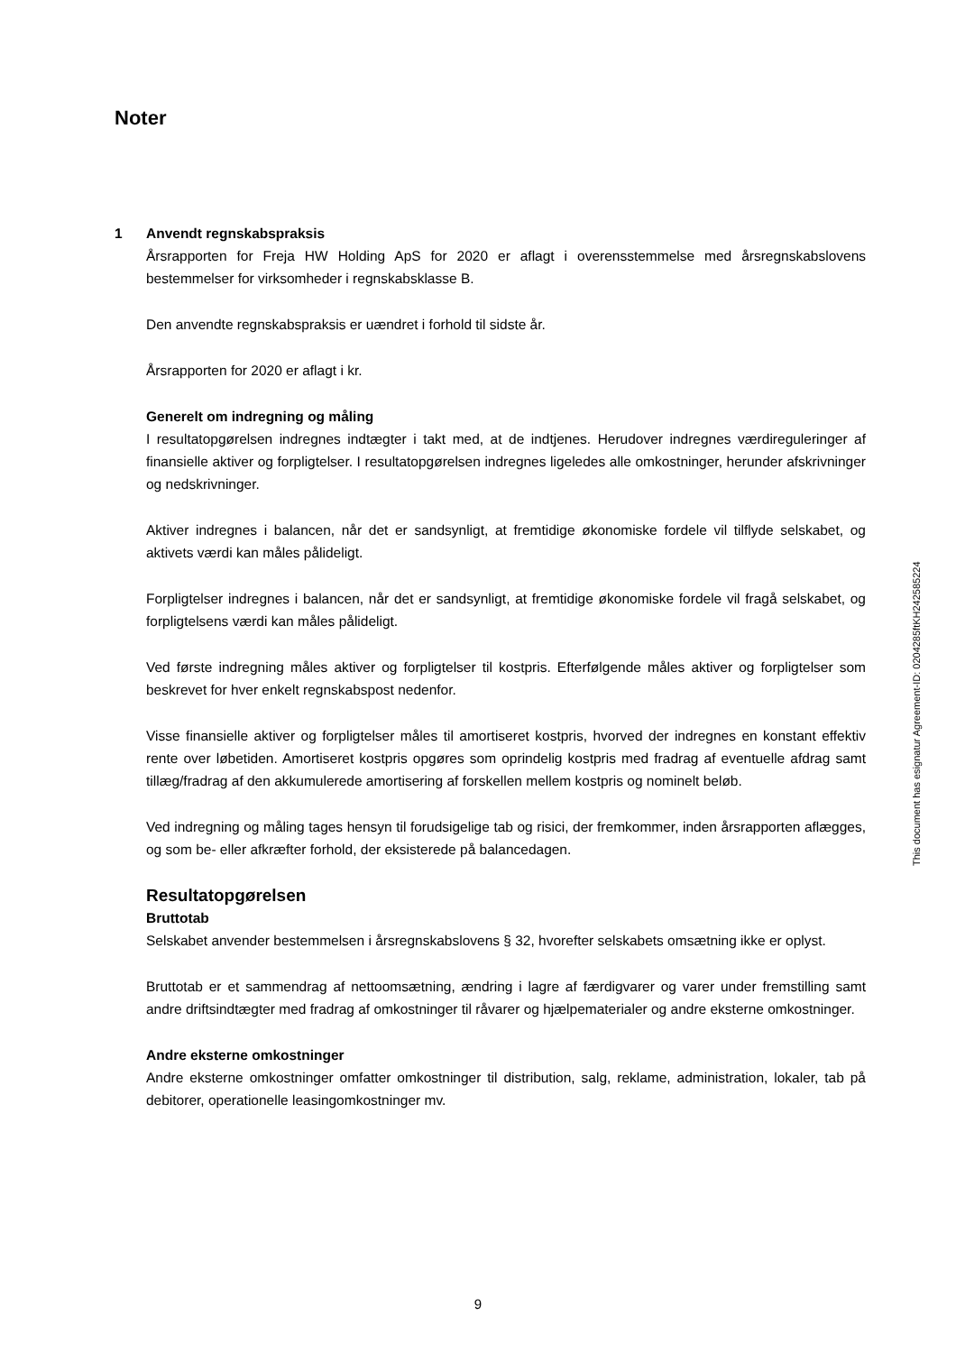Noter
1 Anvendt regnskabspraksis
Årsrapporten for Freja HW Holding ApS for 2020 er aflagt i overensstemmelse med årsregnskabslovens bestemmelser for virksomheder i regnskabsklasse B.
Den anvendte regnskabspraksis er uændret i forhold til sidste år.
Årsrapporten for 2020 er aflagt i kr.
Generelt om indregning og måling
I resultatopgørelsen indregnes indtægter i takt med, at de indtjenes. Herudover indregnes værdireguleringer af finansielle aktiver og forpligtelser. I resultatopgørelsen indregnes ligeledes alle omkostninger, herunder afskrivninger og nedskrivninger.
Aktiver indregnes i balancen, når det er sandsynligt, at fremtidige økonomiske fordele vil tilflyde selskabet, og aktivets værdi kan måles pålideligt.
Forpligtelser indregnes i balancen, når det er sandsynligt, at fremtidige økonomiske fordele vil fragå selskabet, og forpligtelsens værdi kan måles pålideligt.
Ved første indregning måles aktiver og forpligtelser til kostpris. Efterfølgende måles aktiver og forpligtelser som beskrevet for hver enkelt regnskabspost nedenfor.
Visse finansielle aktiver og forpligtelser måles til amortiseret kostpris, hvorved der indregnes en konstant effektiv rente over løbetiden. Amortiseret kostpris opgøres som oprindelig kostpris med fradrag af eventuelle afdrag samt tillæg/fradrag af den akkumulerede amortisering af forskellen mellem kostpris og nominelt beløb.
Ved indregning og måling tages hensyn til forudsigelige tab og risici, der fremkommer, inden årsrapporten aflægges, og som be- eller afkræfter forhold, der eksisterede på balancedagen.
Resultatopgørelsen
Bruttotab
Selskabet anvender bestemmelsen i årsregnskabslovens § 32, hvorefter selskabets omsætning ikke er oplyst.
Bruttotab er et sammendrag af nettoomsætning, ændring i lagre af færdigvarer og varer under fremstilling samt andre driftsindtægter med fradrag af omkostninger til råvarer og hjælpematerialer og andre eksterne omkostninger.
Andre eksterne omkostninger
Andre eksterne omkostninger omfatter omkostninger til distribution, salg, reklame, administration, lokaler, tab på debitorer, operationelle leasingomkostninger mv.
This document has esignatur Agreement-ID: 0204285ftKH242585224
9